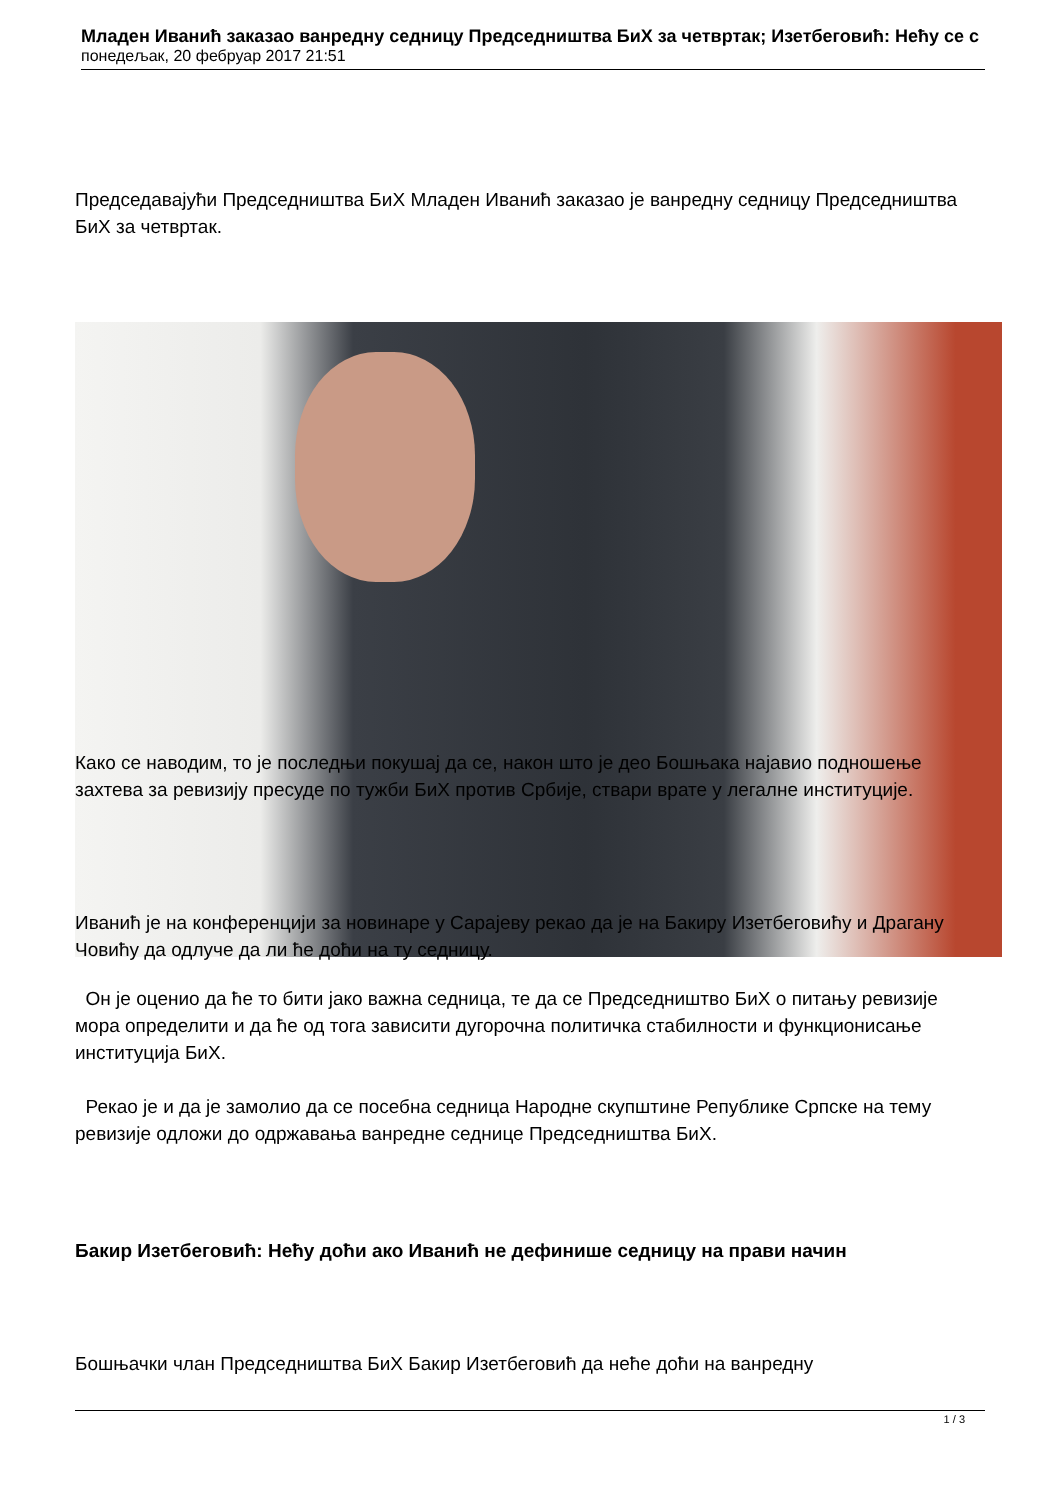Младен Иванић заказао ванредну седницу Председништва БиХ за четвртак; Изетбеговић: Нећу се с
понедељак, 20 фебруар 2017 21:51
Председавајући Председништва БиХ Младен Иванић заказао је ванредну седницу Председништва БиХ за четвртак.
Како се наводим, то је последњи покушај да се, након што је део Бошњака најавио подношење захтева за ревизију пресуде по тужби БиХ против Србије, ствари врате у легалне институције.
Иванић је на конференцији за новинаре у Сарајеву рекао да је на Бакиру Изетбеговићу и Драгану Човићу да одлуче да ли ће доћи на ту седницу.
Он је оценио да ће то бити јако важна седница, те да се Председништво БиХ о питању ревизије мора определити и да ће од тога зависити дугорочна политичка стабилности и функционисање институција БиХ.
Рекао је и да је замолио да се посебна седница Народне скупштине Републике Српске на тему ревизије одложи до одржавања ванредне седнице Председништва БиХ.
Бакир Изетбеговић: Нећу доћи ако Иванић не дефинише седницу на прави начин
Бошњачки члан Председништва БиХ Бакир Изетбеговић да неће доћи на ванредну
1 / 3